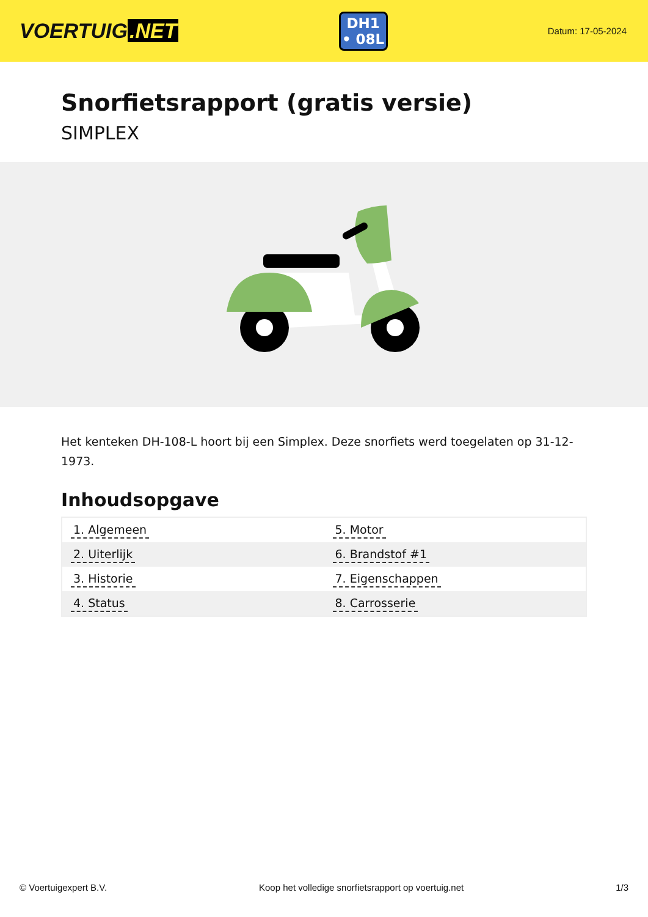VOERTUIG.NET
DH1
• 08L
Datum: 17-05-2024
Snorfietsrapport (gratis versie)
SIMPLEX
Het kenteken DH-108-L hoort bij een Simplex. Deze snorfiets werd toegelaten op 31-12-1973.
Inhoudsopgave
| 1. Algemeen | 5. Motor |
| 2. Uiterlijk | 6. Brandstof #1 |
| 3. Historie | 7. Eigenschappen |
| 4. Status | 8. Carrosserie |
© Voertuigexpert B.V. Koop het volledige snorfietsrapport op voertuig.net 1/3